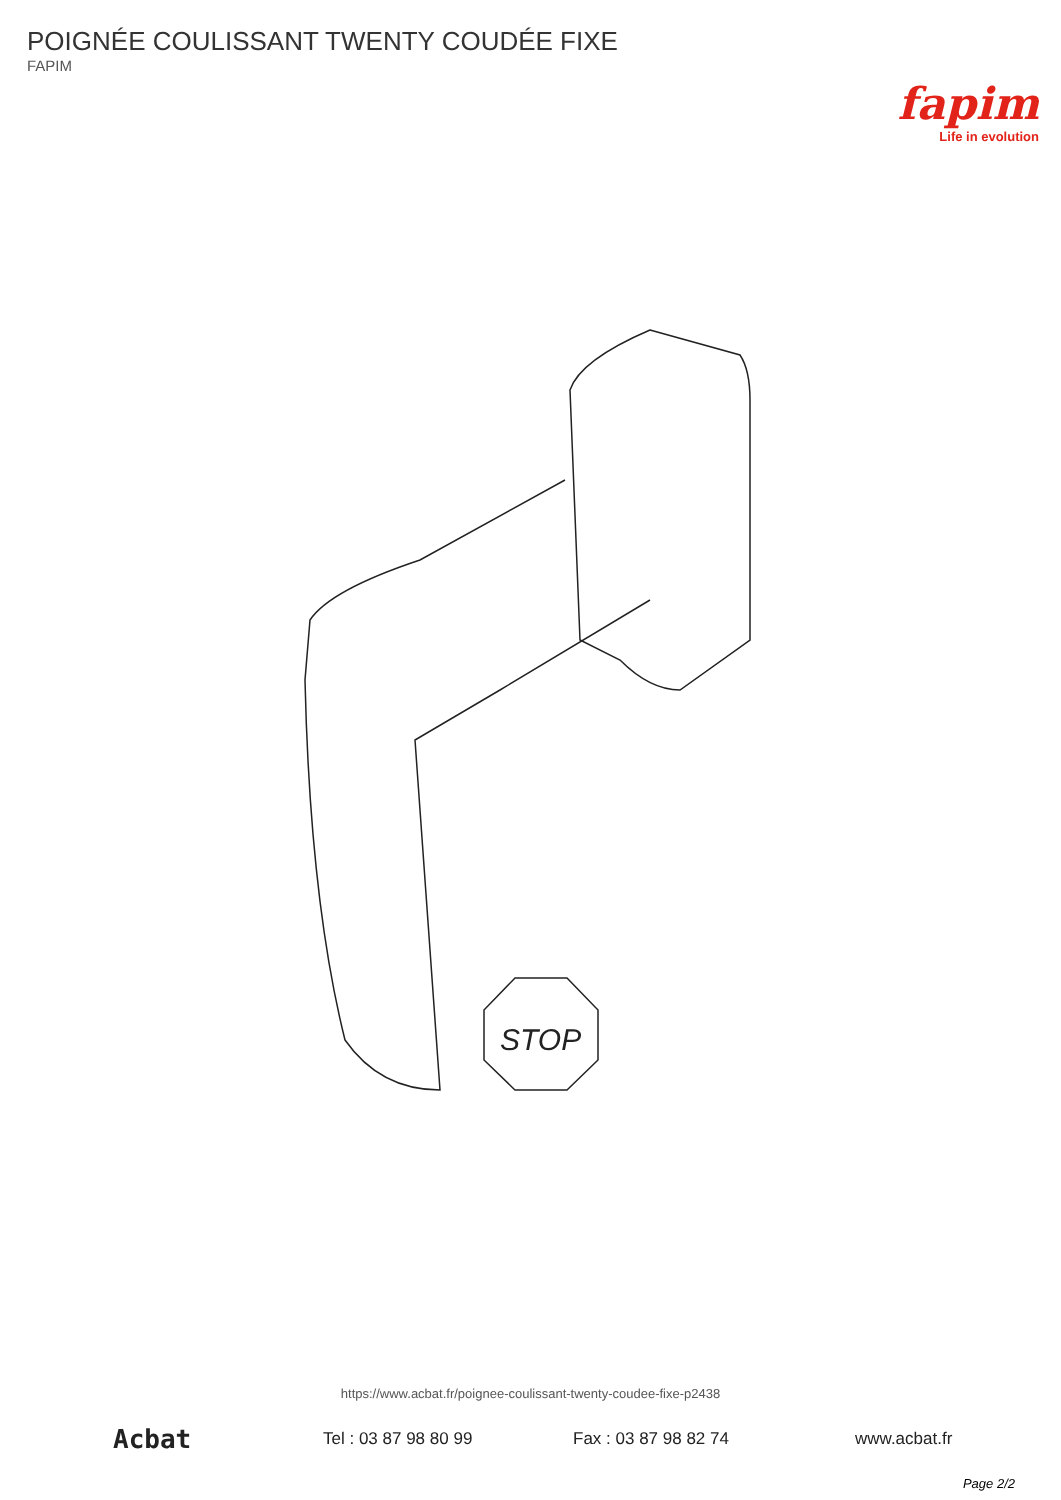POIGNÉE COULISSANT TWENTY COUDÉE FIXE
FAPIM
fapim
Life in evolution
STOP
https://www.acbat.fr/poignee-coulissant-twenty-coudee-fixe-p2438
Acbat
Tel : 03 87 98 80 99 Fax : 03 87 98 82 74 www.acbat.fr
Page 2/2